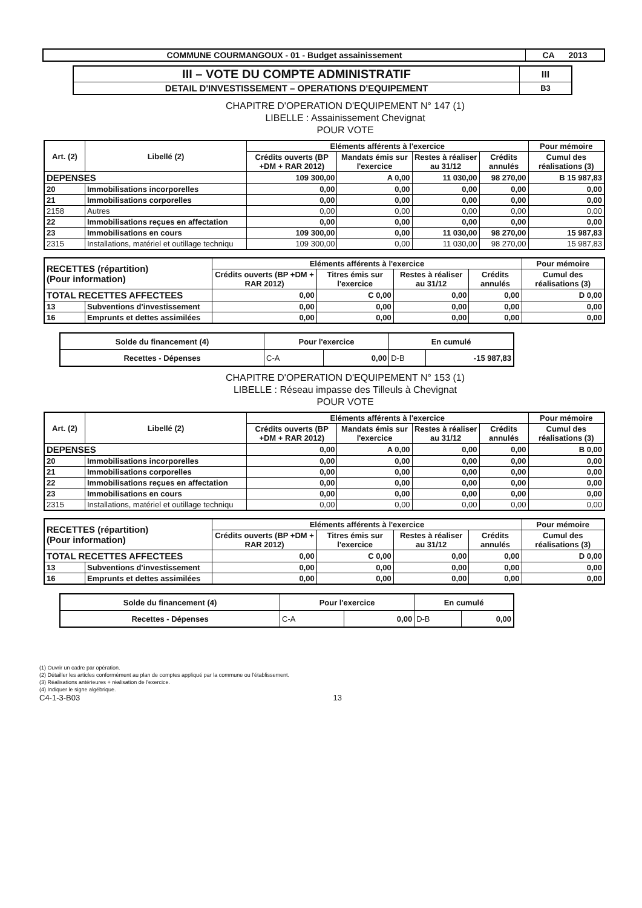| COMMUNE COURMANGOUX - 01 - Budget assainissement | CA 2013 |
| III – VOTE DU COMPTE ADMINISTRATIF | III |
| DETAIL D'INVESTISSEMENT – OPERATIONS D'EQUIPEMENT | B3 |
CHAPITRE D'OPERATION D'EQUIPEMENT N° 147 (1)
LIBELLE : Assainissement Chevignat
POUR VOTE
| Art. (2) | Libellé (2) | Eléments afférents à l'exercice | | | | Pour mémoire |
| --- | --- | --- | --- | --- | --- | --- |
| | | Crédits ouverts (BP +DM + RAR 2012) | Mandats émis sur l'exercice | Restes à réaliser au 31/12 | Crédits annulés | Cumul des réalisations (3) |
| DEPENSES | | 109 300,00 | A 0,00 | 11 030,00 | 98 270,00 | B 15 987,83 |
| 20 | Immobilisations incorporelles | 0,00 | 0,00 | 0,00 | 0,00 | 0,00 |
| 21 | Immobilisations corporelles | 0,00 | 0,00 | 0,00 | 0,00 | 0,00 |
| 2158 | Autres | 0,00 | 0,00 | 0,00 | 0,00 | 0,00 |
| 22 | Immobilisations reçues en affectation | 0,00 | 0,00 | 0,00 | 0,00 | 0,00 |
| 23 | Immobilisations en cours | 109 300,00 | 0,00 | 11 030,00 | 98 270,00 | 15 987,83 |
| 2315 | Installations, matériel et outillage techniqu | 109 300,00 | 0,00 | 11 030,00 | 98 270,00 | 15 987,83 |
| RECETTES (répartition) (Pour information) | | Eléments afférents à l'exercice | | | | Pour mémoire |
| --- | --- | --- | --- | --- | --- | --- |
| | | Crédits ouverts (BP +DM + RAR 2012) | Titres émis sur l'exercice | Restes à réaliser au 31/12 | Crédits annulés | Cumul des réalisations (3) |
| TOTAL RECETTES AFFECTEES | | 0,00 | C 0,00 | 0,00 | 0,00 | D 0,00 |
| 13 | Subventions d'investissement | 0,00 | 0,00 | 0,00 | 0,00 | 0,00 |
| 16 | Emprunts et dettes assimilées | 0,00 | 0,00 | 0,00 | 0,00 | 0,00 |
| Solde du financement (4) | Pour l'exercice | | En cumulé | |
| Recettes - Dépenses | C-A | 0,00 | D-B | -15 987,83 |
CHAPITRE D'OPERATION D'EQUIPEMENT N° 153 (1)
LIBELLE : Réseau impasse des Tilleuls à Chevignat
POUR VOTE
| Art. (2) | Libellé (2) | Eléments afférents à l'exercice | | | | Pour mémoire |
| --- | --- | --- | --- | --- | --- | --- |
| | | Crédits ouverts (BP +DM + RAR 2012) | Mandats émis sur l'exercice | Restes à réaliser au 31/12 | Crédits annulés | Cumul des réalisations (3) |
| DEPENSES | | 0,00 | A 0,00 | 0,00 | 0,00 | B 0,00 |
| 20 | Immobilisations incorporelles | 0,00 | 0,00 | 0,00 | 0,00 | 0,00 |
| 21 | Immobilisations corporelles | 0,00 | 0,00 | 0,00 | 0,00 | 0,00 |
| 22 | Immobilisations reçues en affectation | 0,00 | 0,00 | 0,00 | 0,00 | 0,00 |
| 23 | Immobilisations en cours | 0,00 | 0,00 | 0,00 | 0,00 | 0,00 |
| 2315 | Installations, matériel et outillage techniqu | 0,00 | 0,00 | 0,00 | 0,00 | 0,00 |
| RECETTES (répartition) (Pour information) | | Eléments afférents à l'exercice | | | | Pour mémoire |
| --- | --- | --- | --- | --- | --- | --- |
| | | Crédits ouverts (BP +DM + RAR 2012) | Titres émis sur l'exercice | Restes à réaliser au 31/12 | Crédits annulés | Cumul des réalisations (3) |
| TOTAL RECETTES AFFECTEES | | 0,00 | C 0,00 | 0,00 | 0,00 | D 0,00 |
| 13 | Subventions d'investissement | 0,00 | 0,00 | 0,00 | 0,00 | 0,00 |
| 16 | Emprunts et dettes assimilées | 0,00 | 0,00 | 0,00 | 0,00 | 0,00 |
| Solde du financement (4) | Pour l'exercice | | En cumulé | |
| Recettes - Dépenses | C-A | 0,00 | D-B | 0,00 |
(1) Ouvrir un cadre par opération.
(2) Détailler les articles conformément au plan de comptes appliqué par la commune ou l'établissement.
(3) Réalisations antérieures + réalisation de l'exercice.
(4) Indiquer le signe algébrique.
C4-1-3-B03 13